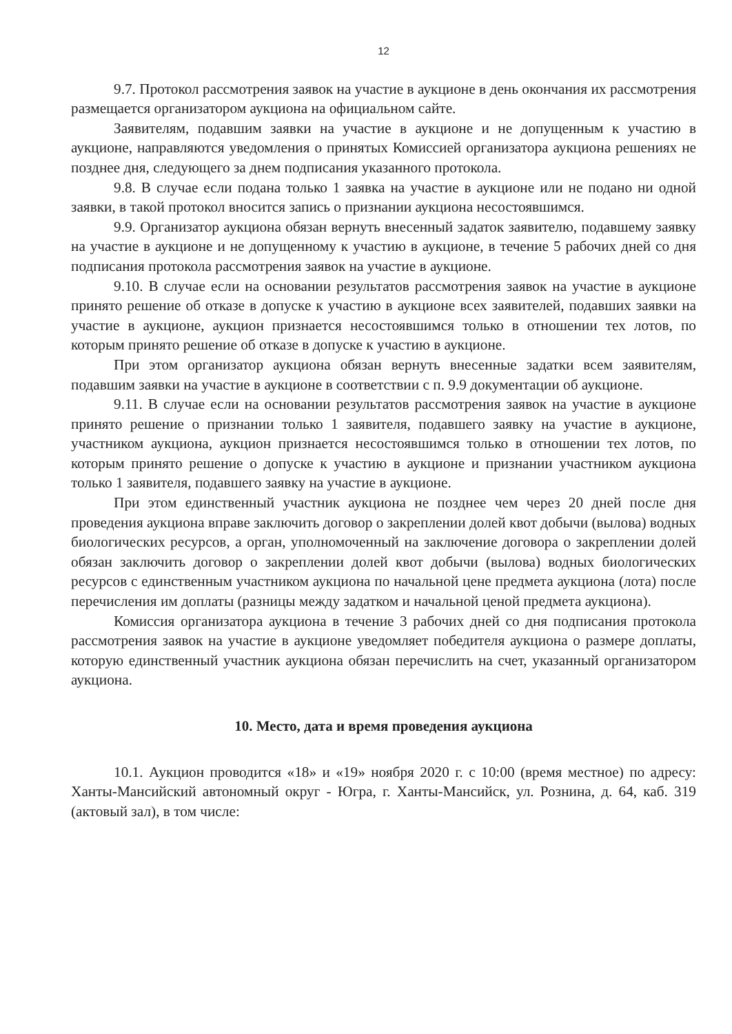12
9.7. Протокол рассмотрения заявок на участие в аукционе в день окончания их рассмотрения размещается организатором аукциона на официальном сайте.
Заявителям, подавшим заявки на участие в аукционе и не допущенным к участию в аукционе, направляются уведомления о принятых Комиссией организатора аукциона решениях не позднее дня, следующего за днем подписания указанного протокола.
9.8. В случае если подана только 1 заявка на участие в аукционе или не подано ни одной заявки, в такой протокол вносится запись о признании аукциона несостоявшимся.
9.9. Организатор аукциона обязан вернуть внесенный задаток заявителю, подавшему заявку на участие в аукционе и не допущенному к участию в аукционе, в течение 5 рабочих дней со дня подписания протокола рассмотрения заявок на участие в аукционе.
9.10. В случае если на основании результатов рассмотрения заявок на участие в аукционе принято решение об отказе в допуске к участию в аукционе всех заявителей, подавших заявки на участие в аукционе, аукцион признается несостоявшимся только в отношении тех лотов, по которым принято решение об отказе в допуске к участию в аукционе.
При этом организатор аукциона обязан вернуть внесенные задатки всем заявителям, подавшим заявки на участие в аукционе в соответствии с п. 9.9 документации об аукционе.
9.11. В случае если на основании результатов рассмотрения заявок на участие в аукционе принято решение о признании только 1 заявителя, подавшего заявку на участие в аукционе, участником аукциона, аукцион признается несостоявшимся только в отношении тех лотов, по которым принято решение о допуске к участию в аукционе и признании участником аукциона только 1 заявителя, подавшего заявку на участие в аукционе.
При этом единственный участник аукциона не позднее чем через 20 дней после дня проведения аукциона вправе заключить договор о закреплении долей квот добычи (вылова) водных биологических ресурсов, а орган, уполномоченный на заключение договора о закреплении долей обязан заключить договор о закреплении долей квот добычи (вылова) водных биологических ресурсов с единственным участником аукциона по начальной цене предмета аукциона (лота) после перечисления им доплаты (разницы между задатком и начальной ценой предмета аукциона).
Комиссия организатора аукциона в течение 3 рабочих дней со дня подписания протокола рассмотрения заявок на участие в аукционе уведомляет победителя аукциона о размере доплаты, которую единственный участник аукциона обязан перечислить на счет, указанный организатором аукциона.
10. Место, дата и время проведения аукциона
10.1. Аукцион проводится «18» и «19» ноября 2020 г. с 10:00 (время местное) по адресу: Ханты-Мансийский автономный округ - Югра, г. Ханты-Мансийск, ул. Рознина, д. 64, каб. 319 (актовый зал), в том числе: